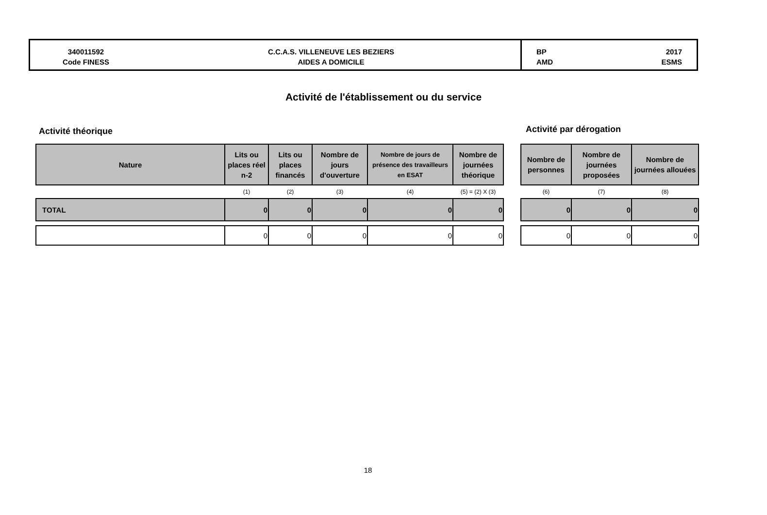340011592
Code FINESS
C.C.A.S. VILLENEUVE LES BEZIERS
AIDES A DOMICILE
BP
AMD 2017
ESMS
Activité de l'établissement ou du service
Activité théorique Activité par dérogation
| Nature | Lits ou places réel n-2 | Lits ou places financés | Nombre de jours d'ouverture | Nombre de jours de présence des travailleurs en ESAT | Nombre de journées théorique |
| --- | --- | --- | --- | --- | --- |
| | (1) | (2) | (3) | (4) | (5) = (2) X (3) |
| TOTAL | 0 | 0 | 0 | 0 | 0 |
| | 0 | 0 | 0 | 0 | 0 |
| Nombre de personnes | Nombre de journées proposées | Nombre de journées allouées |
| --- | --- | --- |
| (6) | (7) | (8) |
| 0 | 0 | 0 |
| 0 | 0 | 0 |
18